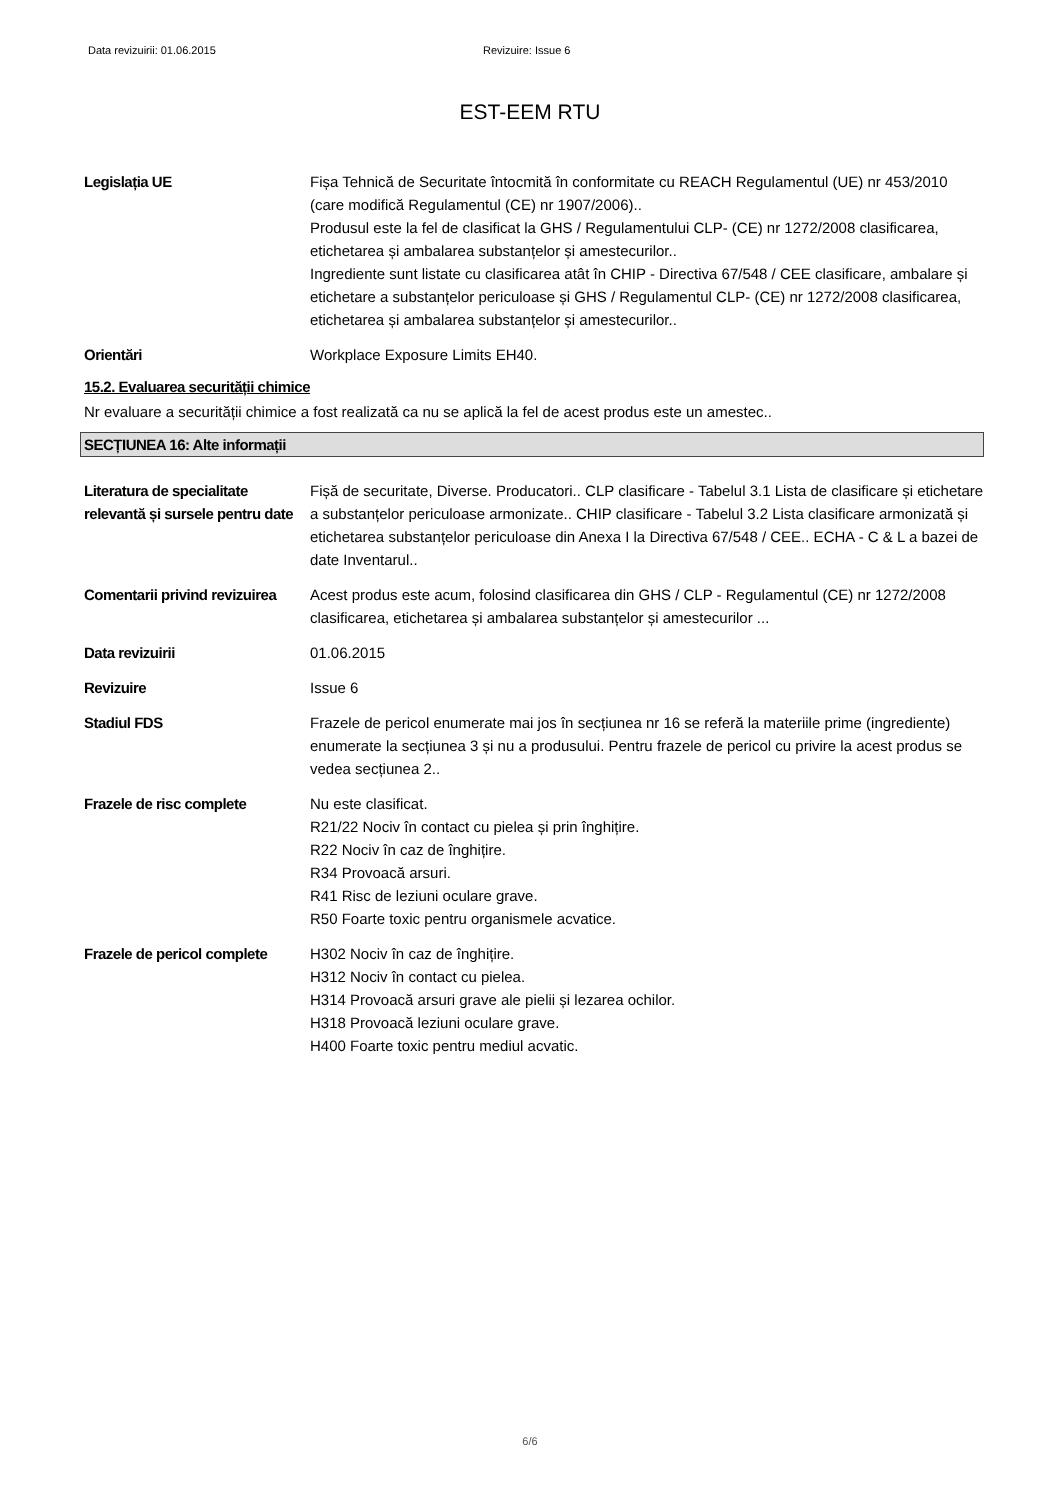Data revizuirii: 01.06.2015 Revizuire: Issue 6
EST-EEM RTU
Legislația UE Fișa Tehnică de Securitate întocmită în conformitate cu REACH Regulamentul (UE) nr 453/2010 (care modifică Regulamentul (CE) nr 1907/2006)..
Produsul este la fel de clasificat la GHS / Regulamentului CLP- (CE) nr 1272/2008 clasificarea, etichetarea și ambalarea substanțelor și amestecurilor..
Ingrediente sunt listate cu clasificarea atât în CHIP - Directiva 67/548 / CEE clasificare, ambalare și etichetare a substanțelor periculoase și GHS / Regulamentul CLP- (CE) nr 1272/2008 clasificarea, etichetarea și ambalarea substanțelor și amestecurilor..
Orientări Workplace Exposure Limits EH40.
15.2. Evaluarea securității chimice
Nr evaluare a securității chimice a fost realizată ca nu se aplică la fel de acest produs este un amestec..
SECȚIUNEA 16: Alte informații
Literatura de specialitate relevantă și sursele pentru date
Fișă de securitate, Diverse. Producatori.. CLP clasificare - Tabelul 3.1 Lista de clasificare și etichetare a substanțelor periculoase armonizate.. CHIP clasificare - Tabelul 3.2 Lista clasificare armonizată și etichetarea substanțelor periculoase din Anexa I la Directiva 67/548 / CEE.. ECHA - C & L a bazei de date Inventarul..
Comentarii privind revizuirea
Acest produs este acum, folosind clasificarea din GHS / CLP - Regulamentul (CE) nr 1272/2008 clasificarea, etichetarea și ambalarea substanțelor și amestecurilor ...
Data revizuirii 01.06.2015
Revizuire Issue 6
Stadiul FDS Frazele de pericol enumerate mai jos în secțiunea nr 16 se referă la materiile prime (ingrediente) enumerate la secțiunea 3 și nu a produsului. Pentru frazele de pericol cu privire la acest produs se vedea secțiunea 2..
Frazele de risc complete Nu este clasificat.
R21/22 Nociv în contact cu pielea și prin înghițire.
R22 Nociv în caz de înghițire.
R34 Provoacă arsuri.
R41 Risc de leziuni oculare grave.
R50 Foarte toxic pentru organismele acvatice.
Frazele de pericol complete
H302 Nociv în caz de înghițire.
H312 Nociv în contact cu pielea.
H314 Provoacă arsuri grave ale pielii și lezarea ochilor.
H318 Provoacă leziuni oculare grave.
H400 Foarte toxic pentru mediul acvatic.
6/6